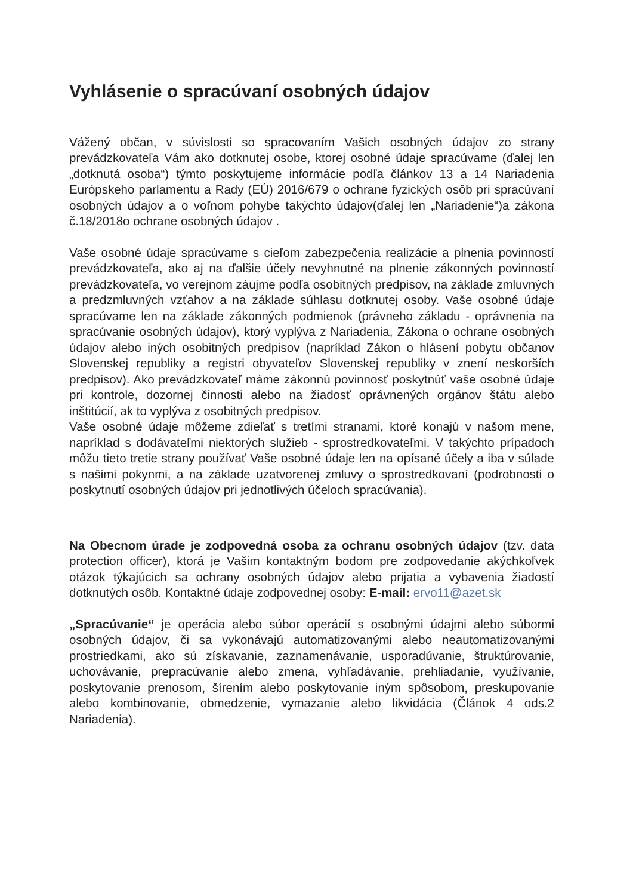Vyhlásenie o spracúvaní osobných údajov
Vážený občan, v súvislosti so spracovaním Vašich osobných údajov zo strany prevádzkovateľa Vám ako dotknutej osobe, ktorej osobné údaje spracúvame (ďalej len „dotknutá osoba“) týmto poskytujeme informácie podľa článkov 13 a 14 Nariadenia Európskeho parlamentu a Rady (EÚ) 2016/679 o ochrane fyzických osôb pri spracúvaní osobných údajov a o voľnom pohybe takýchto údajov(ďalej len „Nariadenie“)a zákona č.18/2018o ochrane osobných údajov .
Vaše osobné údaje spracúvame s cieľom zabezpečenia realizácie a plnenia povinností prevádzkovateľa, ako aj na ďalšie účely nevyhnutné na plnenie zákonných povinností prevádzkovateľa, vo verejnom záujme podľa osobitných predpisov, na základe zmluvných a predzmluvných vzťahov a na základe súhlasu dotknutej osoby. Vaše osobné údaje spracúvame len na základe zákonných podmienok (právneho základu - oprávnenia na spracúvanie osobných údajov), ktorý vyplýva z Nariadenia, Zákona o ochrane osobných údajov alebo iných osobitných predpisov (napríklad Zákon o hlásení pobytu občanov Slovenskej republiky a registri obyvateľov Slovenskej republiky v znení neskorších predpisov). Ako prevádzkovateľ máme zákonnú povinnosť poskytnúť vaše osobné údaje pri kontrole, dozornej činnosti alebo na žiadosť oprávnených orgánov štátu alebo inštitúcií, ak to vyplýva z osobitných predpisov.
Vaše osobné údaje môžeme zdieľať s tretími stranami, ktoré konajú v našom mene, napríklad s dodávateľmi niektorých služieb - sprostredkovateľmi. V takýchto prípadoch môžu tieto tretie strany používať Vaše osobné údaje len na opísané účely a iba v súlade s našimi pokynmi, a na základe uzatvorenej zmluvy o sprostredkovaní (podrobnosti o poskytnutí osobných údajov pri jednotlivých účeloch spracúvania).
Na Obecnom úrade je zodpovedná osoba za ochranu osobných údajov (tzv. data protection officer), ktorá je Vašim kontaktným bodom pre zodpovedanie akýchkoľvek otázok týkajúcich sa ochrany osobných údajov alebo prijatia a vybavenia žiadostí dotknutých osôb. Kontaktné údaje zodpovednej osoby: E-mail: ervo11@azet.sk
„Spracúvanie“ je operácia alebo súbor operácií s osobnými údajmi alebo súbormi osobných údajov, či sa vykonávajú automatizovanými alebo neautomatizovanými prostriedkami, ako sú získavanie, zaznamenávanie, usporadúvanie, štruktúrovanie, uchovávanie, prepracúvanie alebo zmena, vyhľadávanie, prehliadanie, využívanie, poskytovanie prenosom, šírením alebo poskytovanie iným spôsobom, preskupovanie alebo kombinovanie, obmedzenie, vymazanie alebo likvidácia (Článok 4 ods.2 Nariadenia).